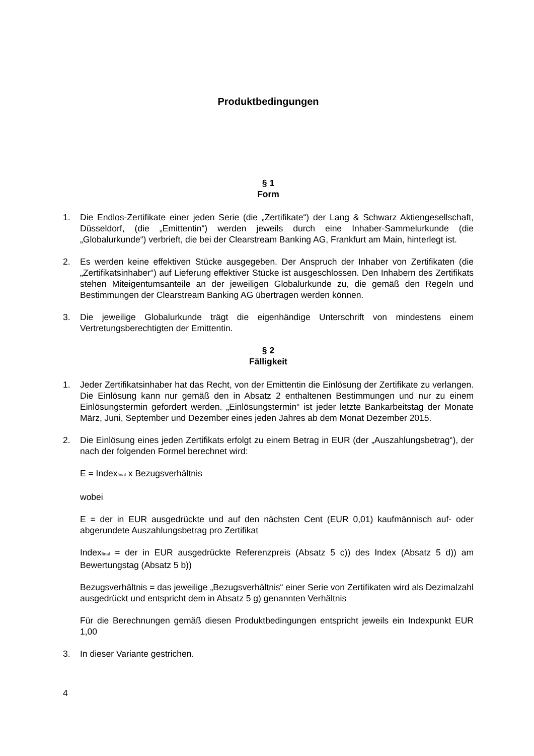Produktbedingungen
§ 1
Form
1. Die Endlos-Zertifikate einer jeden Serie (die „Zertifikate“) der Lang & Schwarz Aktiengesellschaft, Düsseldorf, (die „Emittentin“) werden jeweils durch eine Inhaber-Sammelurkunde (die „Globalurkunde“) verbrieft, die bei der Clearstream Banking AG, Frankfurt am Main, hinterlegt ist.
2. Es werden keine effektiven Stücke ausgegeben. Der Anspruch der Inhaber von Zertifikaten (die „Zertifikatsinhaber“) auf Lieferung effektiver Stücke ist ausgeschlossen. Den Inhabern des Zertifikats stehen Miteigentumsanteile an der jeweiligen Globalurkunde zu, die gemäß den Regeln und Bestimmungen der Clearstream Banking AG übertragen werden können.
3. Die jeweilige Globalurkunde trägt die eigenhändige Unterschrift von mindestens einem Vertretungsberechtigten der Emittentin.
§ 2
Fälligkeit
1. Jeder Zertifikatsinhaber hat das Recht, von der Emittentin die Einlösung der Zertifikate zu verlangen. Die Einlösung kann nur gemäß den in Absatz 2 enthaltenen Bestimmungen und nur zu einem Einlösungstermin gefordert werden. „Einlösungstermin“ ist jeder letzte Bankarbeitstag der Monate März, Juni, September und Dezember eines jeden Jahres ab dem Monat Dezember 2015.
2. Die Einlösung eines jeden Zertifikats erfolgt zu einem Betrag in EUR (der „Auszahlungsbetrag“), der nach der folgenden Formel berechnet wird:
E = Index<sub>final</sub> x Bezugsverhältnis
wobei
E = der in EUR ausgedrückte und auf den nächsten Cent (EUR 0,01) kaufmännisch auf- oder abgerundete Auszahlungsbetrag pro Zertifikat
Index<sub>final</sub> = der in EUR ausgedrückte Referenzpreis (Absatz 5 c)) des Index (Absatz 5 d)) am Bewertungstag (Absatz 5 b))
Bezugsverhältnis = das jeweilige „Bezugsverhältnis“ einer Serie von Zertifikaten wird als Dezimalzahl ausgedrückt und entspricht dem in Absatz 5 g) genannten Verhältnis
Für die Berechnungen gemäß diesen Produktbedingungen entspricht jeweils ein Indexpunkt EUR 1,00
3. In dieser Variante gestrichen.
4